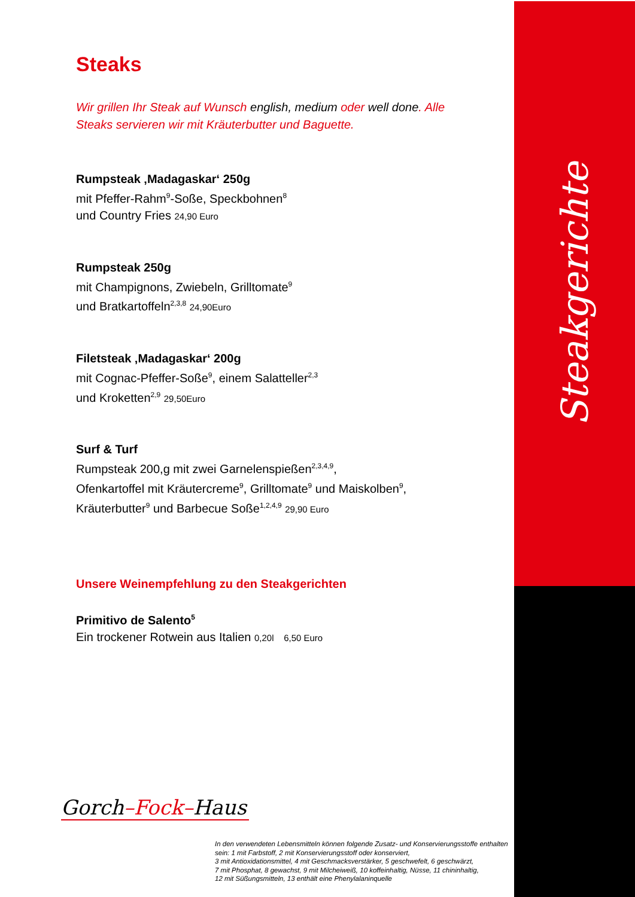Steakgerichte
Steaks
Wir grillen Ihr Steak auf Wunsch english, medium oder well done. Alle Steaks servieren wir mit Kräuterbutter und Baguette.
Rumpsteak ‚Madagaskar‘ 250g
mit Pfeffer-Rahm<sup>9</sup>-Soße, Speckbohnen<sup>8</sup>
und Country Fries 24,90 Euro
Rumpsteak 250g
mit Champignons, Zwiebeln, Grilltomate<sup>9</sup>
und Bratkartoffeln<sup>2,3,8</sup> 24,90Euro
Filetsteak ‚Madagaskar‘ 200g
mit Cognac-Pfeffer-Soße<sup>9</sup>, einem Salatteller<sup>2,3</sup>
und Kroketten<sup>2,9</sup> 29,50Euro
Surf & Turf
Rumpsteak 200,g mit zwei Garnelenspießen<sup>2,3,4,9</sup>,
Ofenkartoffel mit Kräutercreme<sup>9</sup>, Grilltomate<sup>9</sup> und Maiskolben<sup>9</sup>,
Kräuterbutter<sup>9</sup> und Barbecue Soße<sup>1,2,4,9</sup> 29,90 Euro
Unsere Weinempfehlung zu den Steakgerichten
Primitivo de Salento<sup>5</sup>
Ein trockener Rotwein aus Italien 0,20l 6,50 Euro
Gorch–Fock–Haus
In den verwendeten Lebensmitteln können folgende Zusatz- und Konservierungsstoffe enthalten sein: 1 mit Farbstoff, 2 mit Konservierungsstoff oder konserviert,
3 mit Antioxidationsmittel, 4 mit Geschmacksverstärker, 5 geschwefelt, 6 geschwärzt,
7 mit Phosphat, 8 gewachst, 9 mit Milcheiweiß, 10 koffeinhaltig, Nüsse, 11 chininhaltig,
12 mit Süßungsmitteln, 13 enthält eine Phenylalaninquelle